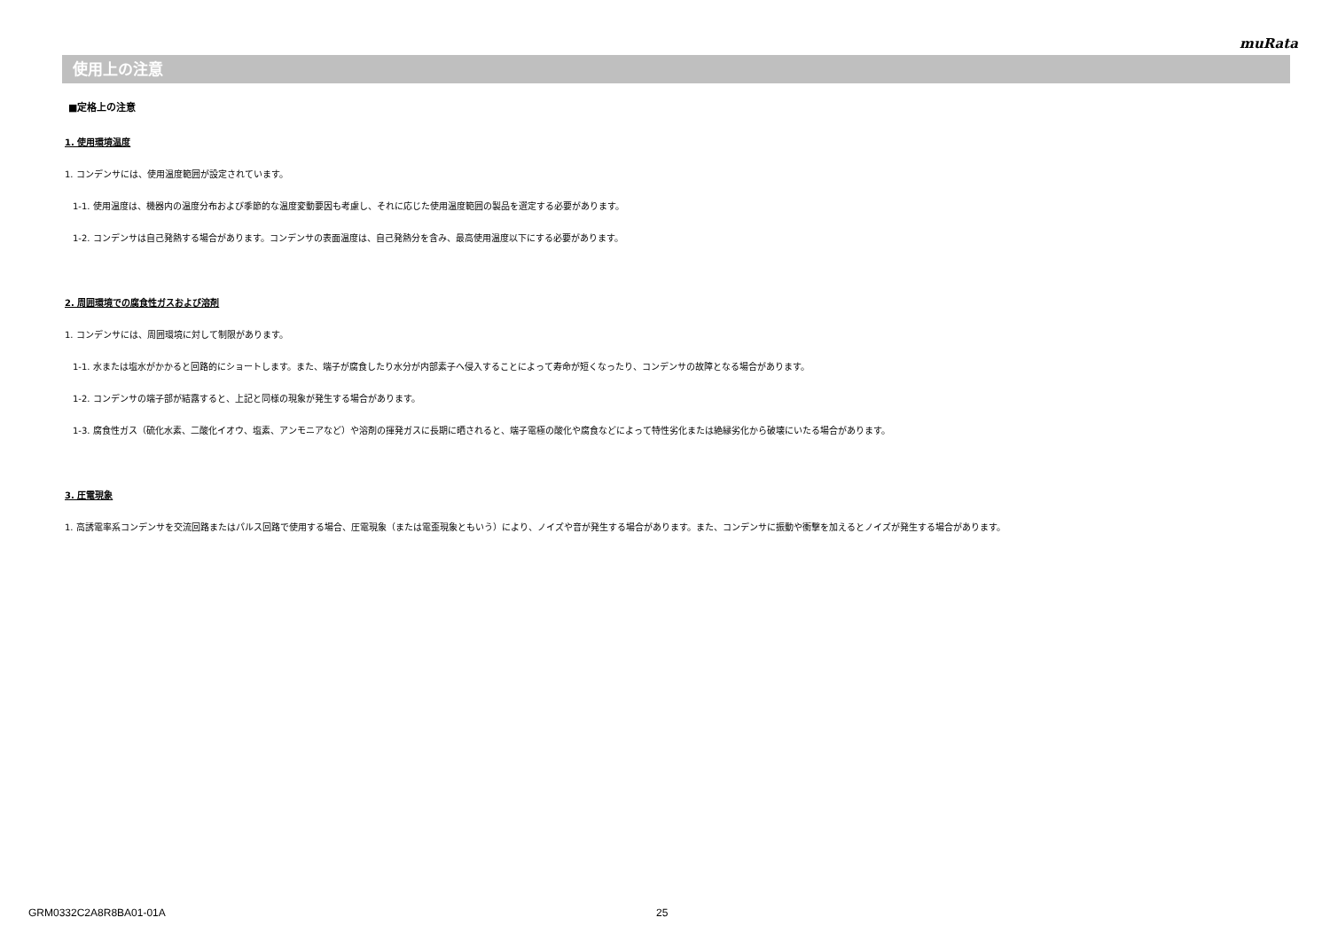muRata
使用上の注意
■定格上の注意
1. 使用環境温度
1. コンデンサには、使用温度範囲が設定されています。
1-1. 使用温度は、機器内の温度分布および季節的な温度変動要因も考慮し、それに応じた使用温度範囲の製品を選定する必要があります。
1-2. コンデンサは自己発熱する場合があります。コンデンサの表面温度は、自己発熱分を含み、最高使用温度以下にする必要があります。
2. 周囲環境での腐食性ガスおよび溶剤
1. コンデンサには、周囲環境に対して制限があります。
1-1. 水または塩水がかかると回路的にショートします。また、端子が腐食したり水分が内部素子へ侵入することによって寿命が短くなったり、コンデンサの故障となる場合があります。
1-2. コンデンサの端子部が結露すると、上記と同様の現象が発生する場合があります。
1-3. 腐食性ガス（硫化水素、二酸化イオウ、塩素、アンモニアなど）や溶剤の揮発ガスに長期に晒されると、端子電極の酸化や腐食などによって特性劣化または絶縁劣化から破壊にいたる場合があります。
3. 圧電現象
1. 高誘電率系コンデンサを交流回路またはパルス回路で使用する場合、圧電現象（または電歪現象ともいう）により、ノイズや音が発生する場合があります。また、コンデンサに振動や衝撃を加えるとノイズが発生する場合があります。
GRM0332C2A8R8BA01-01A 25